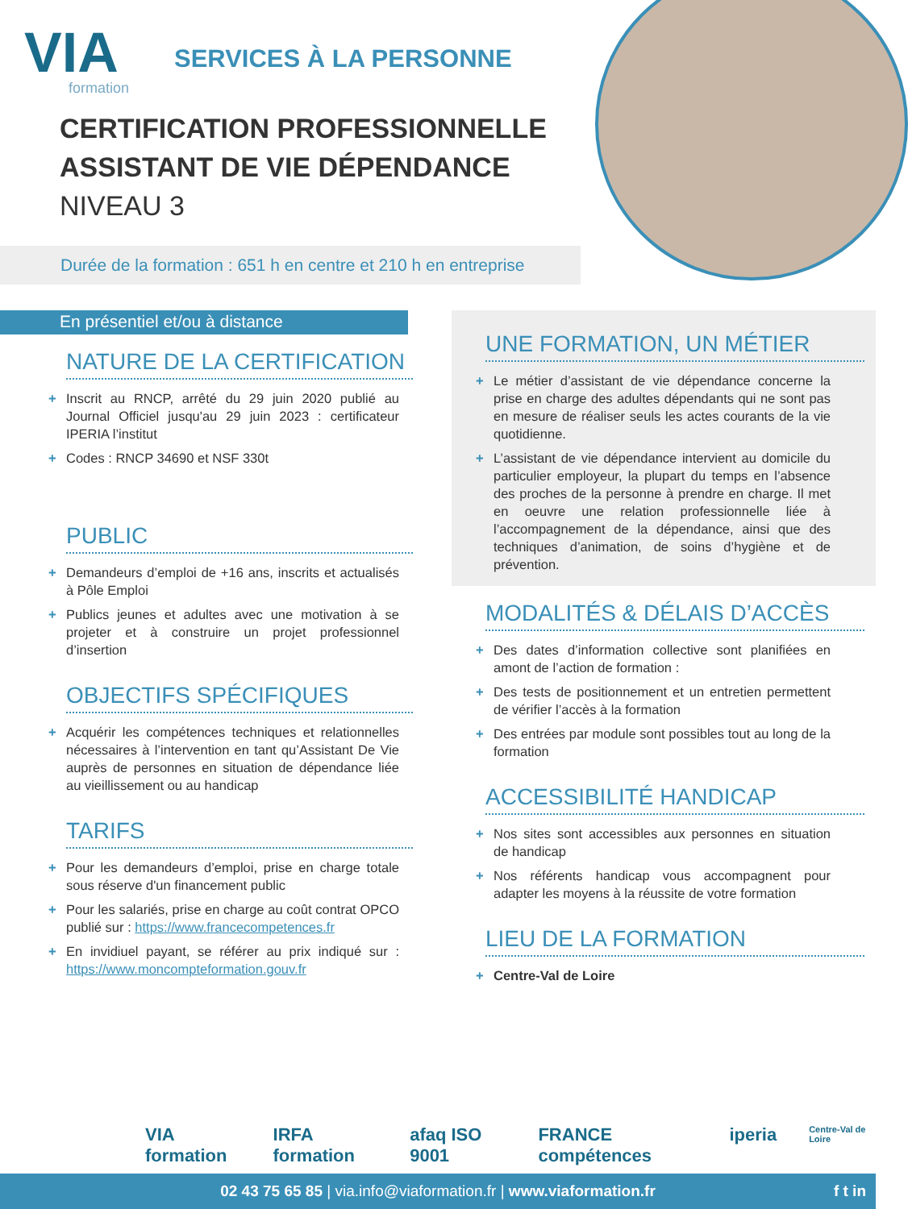VIA
formation
SERVICES À LA PERSONNE
CERTIFICATION PROFESSIONNELLE
ASSISTANT DE VIE DÉPENDANCE
NIVEAU 3
Durée de la formation : 651 h en centre et 210 h en entreprise
En présentiel et/ou à distance
NATURE DE LA CERTIFICATION
+ Inscrit au RNCP, arrêté du 29 juin 2020 publié au Journal Officiel jusqu'au 29 juin 2023 : certificateur IPERIA l’institut
+ Codes : RNCP 34690 et NSF 330t
PUBLIC
+ Demandeurs d’emploi de +16 ans, inscrits et actualisés à Pôle Emploi
+ Publics jeunes et adultes avec une motivation à se projeter et à construire un projet professionnel d’insertion
OBJECTIFS SPÉCIFIQUES
+ Acquérir les compétences techniques et relationnelles nécessaires à l’intervention en tant qu’Assistant De Vie auprès de personnes en situation de dépendance liée au vieillissement ou au handicap
TARIFS
+ Pour les demandeurs d’emploi, prise en charge totale sous réserve d'un financement public
+ Pour les salariés, prise en charge au coût contrat OPCO publié sur : https://www.francecompetences.fr
+ En invidiuel payant, se référer au prix indiqué sur : https://www.moncompteformation.gouv.fr
UNE FORMATION, UN MÉTIER
+ Le métier d’assistant de vie dépendance concerne la prise en charge des adultes dépendants qui ne sont pas en mesure de réaliser seuls les actes courants de la vie quotidienne.
+ L’assistant de vie dépendance intervient au domicile du particulier employeur, la plupart du temps en l’absence des proches de la personne à prendre en charge. Il met en oeuvre une relation professionnelle liée à l’accompagnement de la dépendance, ainsi que des techniques d’animation, de soins d’hygiène et de prévention.
MODALITÉS & DÉLAIS D’ACCÈS
+ Des dates d’information collective sont planifiées en amont de l’action de formation :
+ Des tests de positionnement et un entretien permettent de vérifier l’accès à la formation
+ Des entrées par module sont possibles tout au long de la formation
ACCESSIBILITÉ HANDICAP
+ Nos sites sont accessibles aux personnes en situation de handicap
+ Nos référents handicap vous accompagnent pour adapter les moyens à la réussite de votre formation
LIEU DE LA FORMATION
+ Centre-Val de Loire
VIA formation IRFA formation afaq ISO 9001 FRANCE compétences iperia Centre-Val de Loire
02 43 75 65 85 | via.info@viaformation.fr | www.viaformation.fr f t in